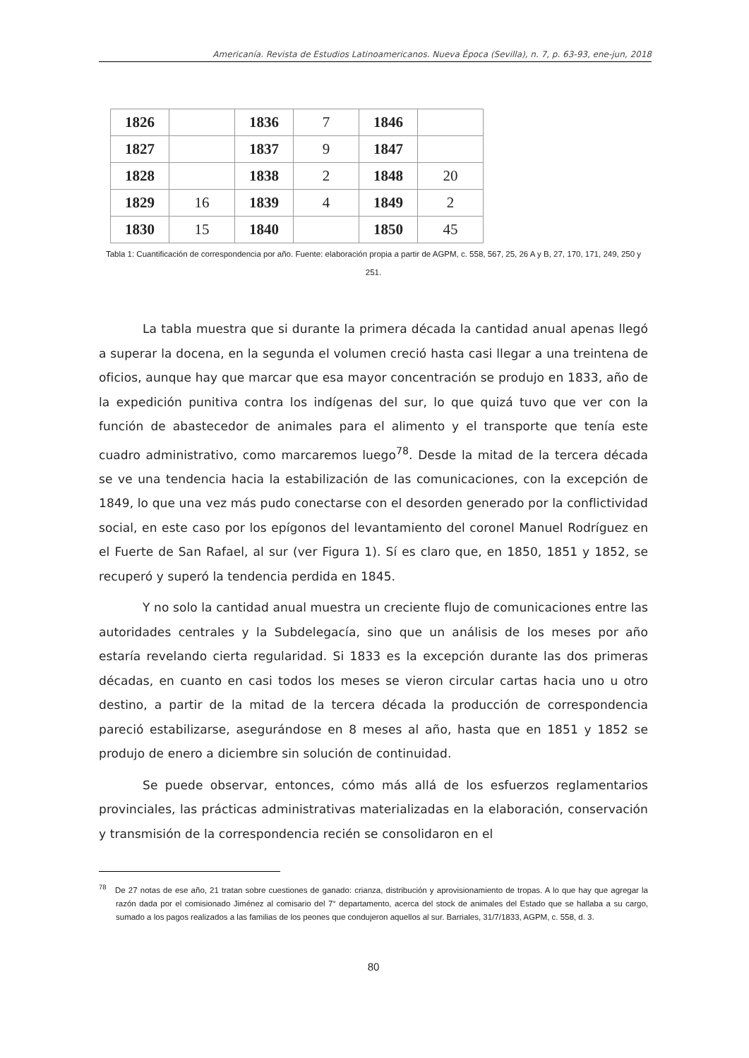Americanía. Revista de Estudios Latinoamericanos. Nueva Época (Sevilla), n. 7, p. 63-93, ene-jun, 2018
| 1826 | | 1836 | 7 | 1846 | |
| 1827 | | 1837 | 9 | 1847 | |
| 1828 | | 1838 | 2 | 1848 | 20 |
| 1829 | 16 | 1839 | 4 | 1849 | 2 |
| 1830 | 15 | 1840 | | 1850 | 45 |
Tabla 1: Cuantificación de correspondencia por año. Fuente: elaboración propia a partir de AGPM, c. 558, 567, 25, 26 A y B, 27, 170, 171, 249, 250 y 251.
La tabla muestra que si durante la primera década la cantidad anual apenas llegó a superar la docena, en la segunda el volumen creció hasta casi llegar a una treintena de oficios, aunque hay que marcar que esa mayor concentración se produjo en 1833, año de la expedición punitiva contra los indígenas del sur, lo que quizá tuvo que ver con la función de abastecedor de animales para el alimento y el transporte que tenía este cuadro administrativo, como marcaremos luego<sup>78</sup>. Desde la mitad de la tercera década se ve una tendencia hacia la estabilización de las comunicaciones, con la excepción de 1849, lo que una vez más pudo conectarse con el desorden generado por la conflictividad social, en este caso por los epígonos del levantamiento del coronel Manuel Rodríguez en el Fuerte de San Rafael, al sur (ver Figura 1). Sí es claro que, en 1850, 1851 y 1852, se recuperó y superó la tendencia perdida en 1845.
Y no solo la cantidad anual muestra un creciente flujo de comunicaciones entre las autoridades centrales y la Subdelegacía, sino que un análisis de los meses por año estaría revelando cierta regularidad. Si 1833 es la excepción durante las dos primeras décadas, en cuanto en casi todos los meses se vieron circular cartas hacia uno u otro destino, a partir de la mitad de la tercera década la producción de correspondencia pareció estabilizarse, asegurándose en 8 meses al año, hasta que en 1851 y 1852 se produjo de enero a diciembre sin solución de continuidad.
Se puede observar, entonces, cómo más allá de los esfuerzos reglamentarios provinciales, las prácticas administrativas materializadas en la elaboración, conservación y transmisión de la correspondencia recién se consolidaron en el
<sup>78</sup> De 27 notas de ese año, 21 tratan sobre cuestiones de ganado: crianza, distribución y aprovisionamiento de tropas. A lo que hay que agregar la razón dada por el comisionado Jiménez al comisario del 7° departamento, acerca del stock de animales del Estado que se hallaba a su cargo, sumado a los pagos realizados a las familias de los peones que condujeron aquellos al sur. Barriales, 31/7/1833, AGPM, c. 558, d. 3.
80